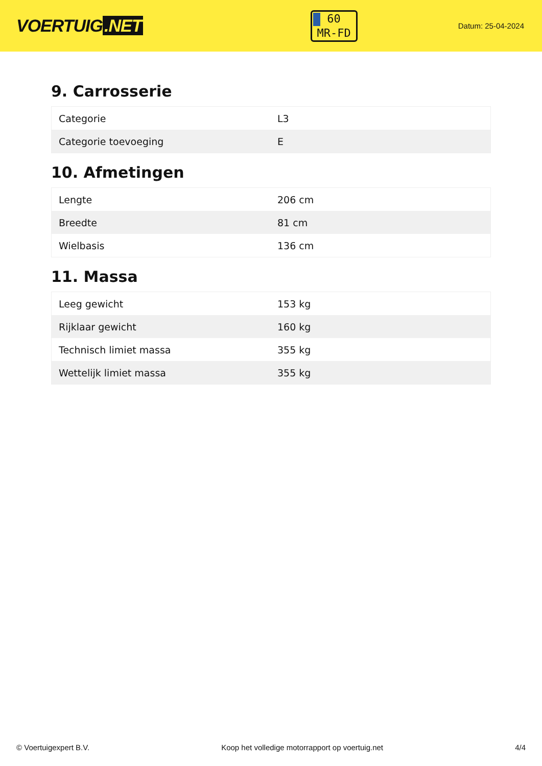VOERTUIG.NET
60
MR-FD
Datum: 25-04-2024
9. Carrosserie
| Categorie | L3 |
| Categorie toevoeging | E |
10. Afmetingen
| Lengte | 206 cm |
| Breedte | 81 cm |
| Wielbasis | 136 cm |
11. Massa
| Leeg gewicht | 153 kg |
| Rijklaar gewicht | 160 kg |
| Technisch limiet massa | 355 kg |
| Wettelijk limiet massa | 355 kg |
© Voertuigexpert B.V. Koop het volledige motorrapport op voertuig.net 4/4